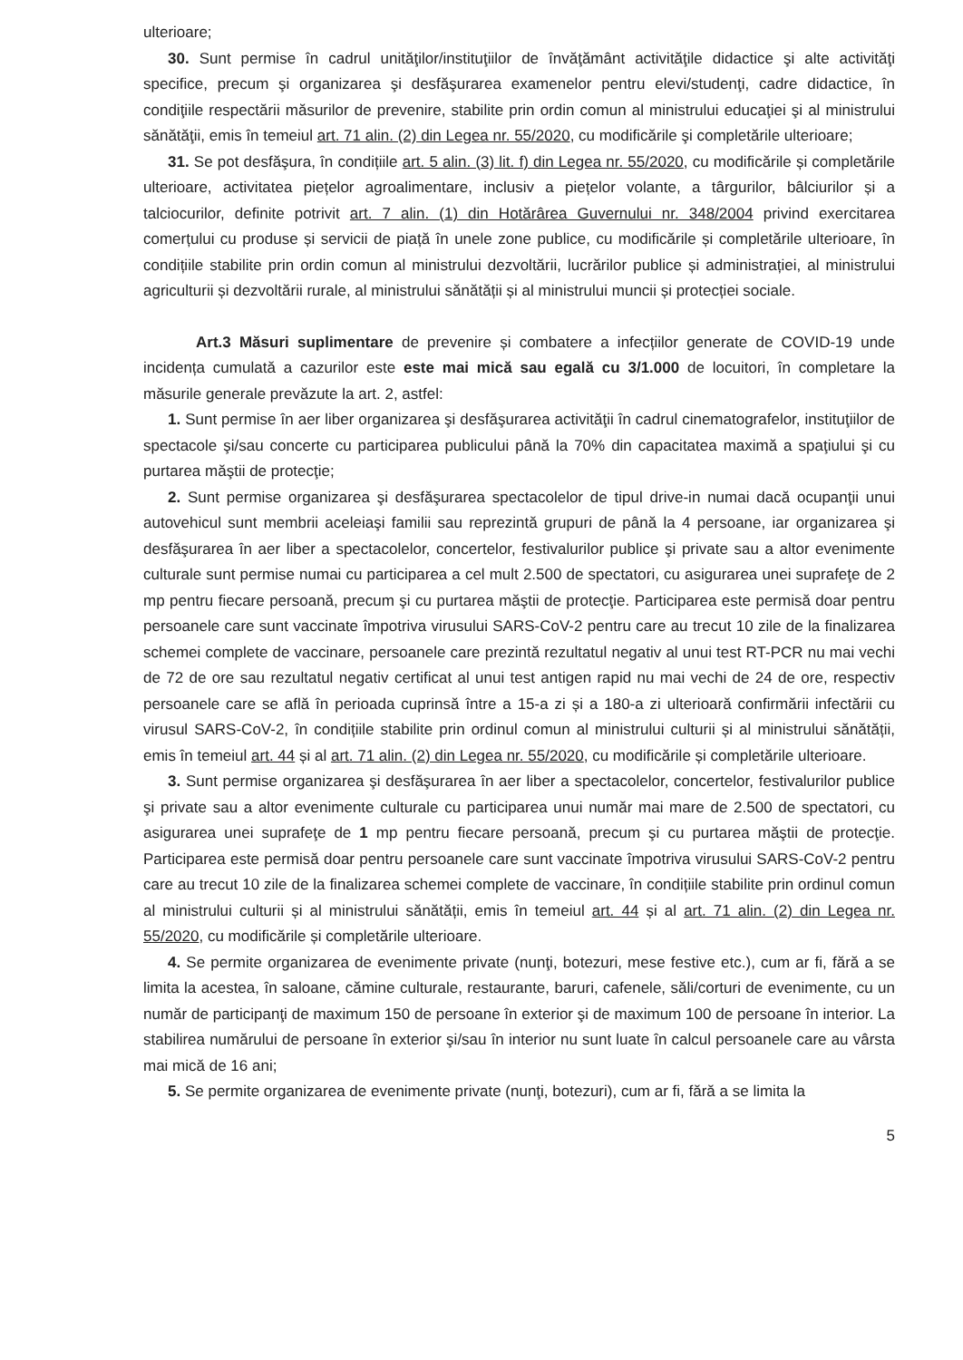ulterioare;
30. Sunt permise în cadrul unităţilor/instituţiilor de învăţământ activităţile didactice şi alte activităţi specifice, precum şi organizarea şi desfăşurarea examenelor pentru elevi/studenţi, cadre didactice, în condiţiile respectării măsurilor de prevenire, stabilite prin ordin comun al ministrului educaţiei şi al ministrului sănătăţii, emis în temeiul art. 71 alin. (2) din Legea nr. 55/2020, cu modificările şi completările ulterioare;
31. Se pot desfăşura, în condițiile art. 5 alin. (3) lit. f) din Legea nr. 55/2020, cu modificările și completările ulterioare, activitatea piețelor agroalimentare, inclusiv a piețelor volante, a târgurilor, bâlciurilor și a talciocurilor, definite potrivit art. 7 alin. (1) din Hotărârea Guvernului nr. 348/2004 privind exercitarea comerțului cu produse și servicii de piață în unele zone publice, cu modificările și completările ulterioare, în condițiile stabilite prin ordin comun al ministrului dezvoltării, lucrărilor publice și administrației, al ministrului agriculturii și dezvoltării rurale, al ministrului sănătății și al ministrului muncii și protecției sociale.
Art.3 Măsuri suplimentare de prevenire și combatere a infecțiilor generate de COVID-19 unde incidența cumulată a cazurilor este este mai mică sau egală cu 3/1.000 de locuitori, în completare la măsurile generale prevăzute la art. 2, astfel:
1. Sunt permise în aer liber organizarea şi desfăşurarea activităţii în cadrul cinematografelor, instituţiilor de spectacole şi/sau concerte cu participarea publicului până la 70% din capacitatea maximă a spaţiului şi cu purtarea măştii de protecţie;
2. Sunt permise organizarea şi desfăşurarea spectacolelor de tipul drive-in numai dacă ocupanţii unui autovehicul sunt membrii aceleiaşi familii sau reprezintă grupuri de până la 4 persoane, iar organizarea şi desfăşurarea în aer liber a spectacolelor, concertelor, festivalurilor publice şi private sau a altor evenimente culturale sunt permise numai cu participarea a cel mult 2.500 de spectatori, cu asigurarea unei suprafeţe de 2 mp pentru fiecare persoană, precum şi cu purtarea măştii de protecţie. Participarea este permisă doar pentru persoanele care sunt vaccinate împotriva virusului SARS-CoV-2 pentru care au trecut 10 zile de la finalizarea schemei complete de vaccinare, persoanele care prezintă rezultatul negativ al unui test RT-PCR nu mai vechi de 72 de ore sau rezultatul negativ certificat al unui test antigen rapid nu mai vechi de 24 de ore, respectiv persoanele care se află în perioada cuprinsă între a 15-a zi și a 180-a zi ulterioară confirmării infectării cu virusul SARS-CoV-2, în condițiile stabilite prin ordinul comun al ministrului culturii și al ministrului sănătății, emis în temeiul art. 44 și al art. 71 alin. (2) din Legea nr. 55/2020, cu modificările și completările ulterioare.
3. Sunt permise organizarea şi desfăşurarea în aer liber a spectacolelor, concertelor, festivalurilor publice şi private sau a altor evenimente culturale cu participarea unui număr mai mare de 2.500 de spectatori, cu asigurarea unei suprafeţe de 1 mp pentru fiecare persoană, precum şi cu purtarea măştii de protecţie. Participarea este permisă doar pentru persoanele care sunt vaccinate împotriva virusului SARS-CoV-2 pentru care au trecut 10 zile de la finalizarea schemei complete de vaccinare, în condițiile stabilite prin ordinul comun al ministrului culturii și al ministrului sănătății, emis în temeiul art. 44 și al art. 71 alin. (2) din Legea nr. 55/2020, cu modificările și completările ulterioare.
4. Se permite organizarea de evenimente private (nunţi, botezuri, mese festive etc.), cum ar fi, fără a se limita la acestea, în saloane, cămine culturale, restaurante, baruri, cafenele, săli/corturi de evenimente, cu un număr de participanţi de maximum 150 de persoane în exterior şi de maximum 100 de persoane în interior. La stabilirea numărului de persoane în exterior şi/sau în interior nu sunt luate în calcul persoanele care au vârsta mai mică de 16 ani;
5. Se permite organizarea de evenimente private (nunţi, botezuri), cum ar fi, fără a se limita la
5